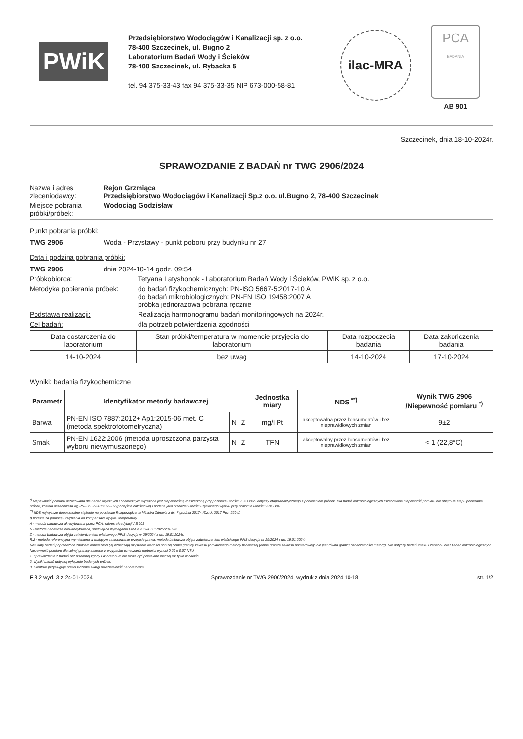PWiK
Przedsiębiorstwo Wodociągów i Kanalizacji sp. z o.o.
78-400 Szczecinek, ul. Bugno 2
Laboratorium Badań Wody i Ścieków
78-400 Szczecinek, ul. Rybacka 5
tel. 94 375-33-43 fax 94 375-33-35 NIP 673-000-58-81
ilac-MRA
PCA
BADANIA
AB 901
Szczecinek, dnia 18-10-2024r.
SPRAWOZDANIE Z BADAŃ nr TWG 2906/2024
Nazwa i adres zleceniodawcy:
Rejon Grzmiąca
Przedsiębiorstwo Wodociągów i Kanalizacji Sp.z o.o. ul.Bugno 2, 78-400 Szczecinek
Miejsce pobrania próbki/próbek:
Wodociąg Godzisław
Punkt pobrania próbki:
TWG 2906 Woda - Przystawy - punkt poboru przy budynku nr 27
Data i godzina pobrania próbki:
TWG 2906 dnia 2024-10-14 godz. 09:54
Próbkobiorca: Tetyana Latyshonok - Laboratorium Badań Wody i Ścieków, PWiK sp. z o.o.
Metodyka pobierania próbek:
do badań fizykochemicznych: PN-ISO 5667-5:2017-10 A
do badań mikrobiologicznych: PN-EN ISO 19458:2007 A
próbka jednorazowa pobrana ręcznie
Podstawa realizacji: Realizacja harmonogramu badań monitoringowych na 2024r.
Cel badań: dla potrzeb potwierdzenia zgodności
| Data dostarczenia do laboratorium | Stan próbki/temperatura w momencie przyjęcia do laboratorium | Data rozpoczecia badania | Data zakończenia badania |
| --- | --- | --- | --- |
| 14-10-2024 | bez uwag | 14-10-2024 | 17-10-2024 |
Wyniki: badania fizykochemiczne
| Parametr | Identyfikator metody badawczej | | | Jednostka miary | NDS <sup>**)</sup> | Wynik TWG 2906 /Niepewność pomiaru <sup>*)</sup> |
| --- | --- | --- | --- | --- | --- | --- |
| Barwa | PN-EN ISO 7887:2012+ Ap1:2015-06 met. C (metoda spektrofotometryczna) | N | Z | mg/l Pt | akceptowalna przez konsumentów i bez nieprawidłowych zmian | 9±2 |
| Smak | PN-EN 1622:2006 (metoda uproszczona parzysta wyboru niewymuszonego) | N | Z | TFN | akceptowalny przez konsumentów i bez nieprawidłowych zmian | < 1 (22,8°C) |
<sup>*)</sup> Niepewność pomiaru oszacowana dla badań fizycznych i chemicznych wyrażona jest niepewnością rozszerzoną przy poziomie ufności 95% i k=2 i dotyczy etapu analitycznego z pobieraniem próbek. Dla badań mikrobiologicznych oszacowana niepewność pomiaru nie obejmuje etapu pobierania próbek, została oszacowana wg PN-ISO 29201:2022-02 (podejście całościowe) i podana jako przedział ufności uzyskanego wyniku przy poziomie ufności 95% i k=2
<sup>**)</sup> NDS najwyższe dopuszczalne stężenie na podstawie Rozporządzenia Ministra Zdrowia z dn. 7 grudnia 2017r. /Dz. U. 2017 Poz. 2294/.
!) Korekta za pomocą urządzenia do kompensacji wpływu temperatury
A - metoda badawcza akredytowana przez PCA, zakres akredytacji AB 901
N - metoda badawcza nieakredytowana, spełniająca wymagania PN-EN ISO/IEC 17025:2018-02
Z - metoda badawcza objęta zatwierdzeniem właściwego PPIS decyzja nr 29/2024 z dn. 19.01.2024r.
R,Z - metoda referencyjna, wymieniona w mającym zastosowanie przepisie prawa; metoda badawcza objęta zatwierdzeniem właściwego PPIS decyzja nr 29/2024 z dn. 19.01.2024r.
Rezultaty badań poprzedzone znakiem mniejszości (<) oznaczają uzyskanie wartości poniżej dolnej granicy zakresu pomiarowego metody badawczej (dolna granica zakresu pomiarowego nie jest równa granicy oznaczalności metody). Nie dotyczy badań smaku i zapachu oraz badań mikrobiologicznych.
Niepewność pomiaru dla dolnej granicy zakresu w przypadku oznaczania mętności wynosi 0,20 ± 0,07 NTU
1. Sprawozdanie z badań bez pisemnej zgody Laboratorium nie może być powielane inaczej jak tylko w całości.
2. Wyniki badań dotyczą wyłącznie badanych próbek.
3. Klientowi przysługuje prawo złożenia skargi na działalność Laboratorium.
F 8.2 wyd. 3 z 24-01-2024 Sprawozdanie nr TWG 2906/2024, wydruk z dnia 2024 10-18 str. 1/2